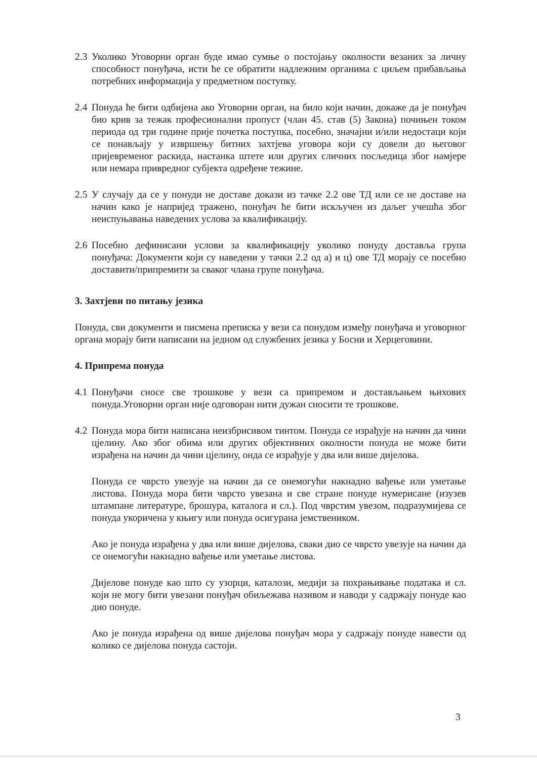2.3 Уколико Уговорни орган буде имао сумње о постојању околности везаних за личну способност понуђача, исти ће се обратити надлежним органима с циљем прибављања потребних информација у предметном поступку.
2.4 Понуда ће бити одбијена ако Уговорни орган, на било који начин, докаже да је понуђач био крив за тежак професионални пропуст (члан 45. став (5) Закона) почињен током периода од три године прије почетка поступка, посебно, значајни и/или недостаци који се понављају у извршењу битних захтјева уговора који су довели до његовог пријевременог раскида, настанка штете или других сличних посљедица због намјере или немара привредног субјекта одређене тежине.
2.5 У случају да се у понуди не доставе докази из тачке 2.2 ове ТД или се не доставе на начин како је напријед тражено, понуђач ће бити искључен из даљег учешћа због неиспуњавања наведених услова за квалификацију.
2.6 Посебно дефинисани услови за квалификацију уколико понуду доставља група понуђача: Документи који су наведени у тачки 2.2 од а) и ц) ове ТД морају се посебно доставити/припремити за сваког члана групе понуђача.
3. Захтјеви по питању језика
Понуда, сви документи и писмена преписка у вези са понудом између понуђача и уговорног органа морају бити написани на једном од службених језика у Босни и Херцеговини.
4. Припрема понуда
4.1 Понуђачи сносе све трошкове у вези са припремом и достављањем њихових понуда.Уговорни орган није одговоран нити дужан сносити те трошкове.
4.2 Понуда мора бити написана неизбрисивом тинтом. Понуда се израђује на начин да чини цјелину. Ако због обима или других објективних околности понуда не може бити израђена на начин да чини цјелину, онда се израђује у два или више дијелова.
Понуда се чврсто увезује на начин да се онемогући накнадно вађење или уметање листова. Понуда мора бити чврсто увезана и све стране понуде нумерисане (изузев штампане литературе, брошура, каталога и сл.). Под чврстим увезом, подразумијева се понуда укоричена у књигу или понуда осигурана јемствеником.
Ако је понуда израђена у два или више дијелова, сваки дио се чврсто увезује на начин да се онемогући накнадно вађење или уметање листова.
Дијелове понуде као што су узорци, каталози, медији за похрањивање података и сл. који не могу бити увезани понуђач обиљежава називом и наводи у садржају понуде као дио понуде.
Ако је понуда израђена од више дијелова понуђач мора у садржају понуде навести од колико се дијелова понуда састоји.
3